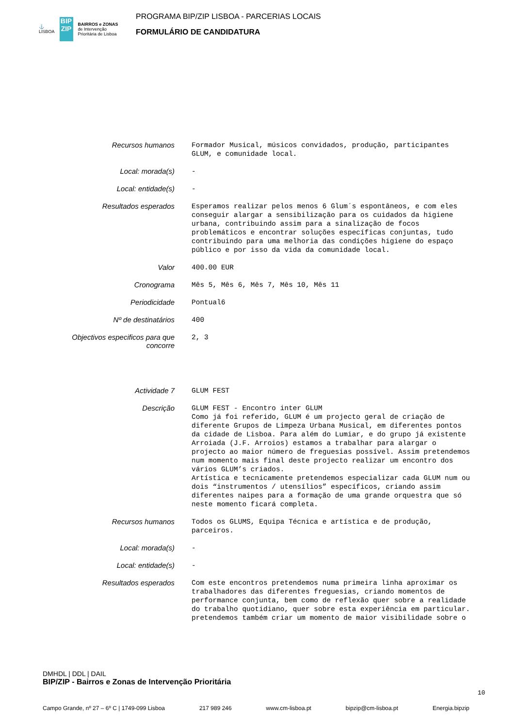⚓
LISBOA
BIP ZIP
BAIRROS e ZONAS
de Intervenção
Prioritária de Lisboa
PROGRAMA BIP/ZIP LISBOA - PARCERIAS LOCAIS
FORMULÁRIO DE CANDIDATURA
| Recursos humanos | Formador Musical, músicos convidados, produção, participantes GLUM, e comunidade local. |
| Local: morada(s) | - |
| Local: entidade(s) | - |
| Resultados esperados | Esperamos realizar pelos menos 6 Glum´s espontâneos, e com eles conseguir alargar a sensibilização para os cuidados da higiene urbana, contribuindo assim para a sinalização de focos problemáticos e encontrar soluções específicas conjuntas, tudo contribuindo para uma melhoria das condições higiene do espaço público e por isso da vida da comunidade local. |
| Valor | 400.00 EUR |
| Cronograma | Mês 5, Mês 6, Mês 7, Mês 10, Mês 11 |
| Periodicidade | Pontual6 |
| Nº de destinatários | 400 |
| Objectivos especificos para que concorre | 2, 3 |
| Actividade 7 | GLUM FEST |
| Descrição | GLUM FEST - Encontro inter GLUM Como já foi referido, GLUM é um projecto geral de criação de diferente Grupos de Limpeza Urbana Musical, em diferentes pontos da cidade de Lisboa. Para além do Lumiar, e do grupo já existente Arroiada (J.F. Arroios) estamos a trabalhar para alargar o projecto ao maior número de freguesias possível. Assim pretendemos num momento mais final deste projecto realizar um encontro dos vários GLUM’s criados. Artística e tecnicamente pretendemos especializar cada GLUM num ou dois “instrumentos / utensílios” específicos, criando assim diferentes naipes para a formação de uma grande orquestra que só neste momento ficará completa. |
| Recursos humanos | Todos os GLUMS, Equipa Técnica e artística e de produção, parceiros. |
| Local: morada(s) | - |
| Local: entidade(s) | - |
| Resultados esperados | Com este encontros pretendemos numa primeira linha aproximar os trabalhadores das diferentes freguesias, criando momentos de performance conjunta, bem como de reflexão quer sobre a realidade do trabalho quotidiano, quer sobre esta experiência em particular. pretendemos também criar um momento de maior visibilidade sobre o |
DMHDL | DDL | DAIL
BIP/ZIP - Bairros e Zonas de Intervenção Prioritária
10
Campo Grande, nº 27 – 6º C | 1749-099 Lisboa 217 989 246 www.cm-lisboa.pt bipzip@cm-lisboa.pt Energia.bipzip